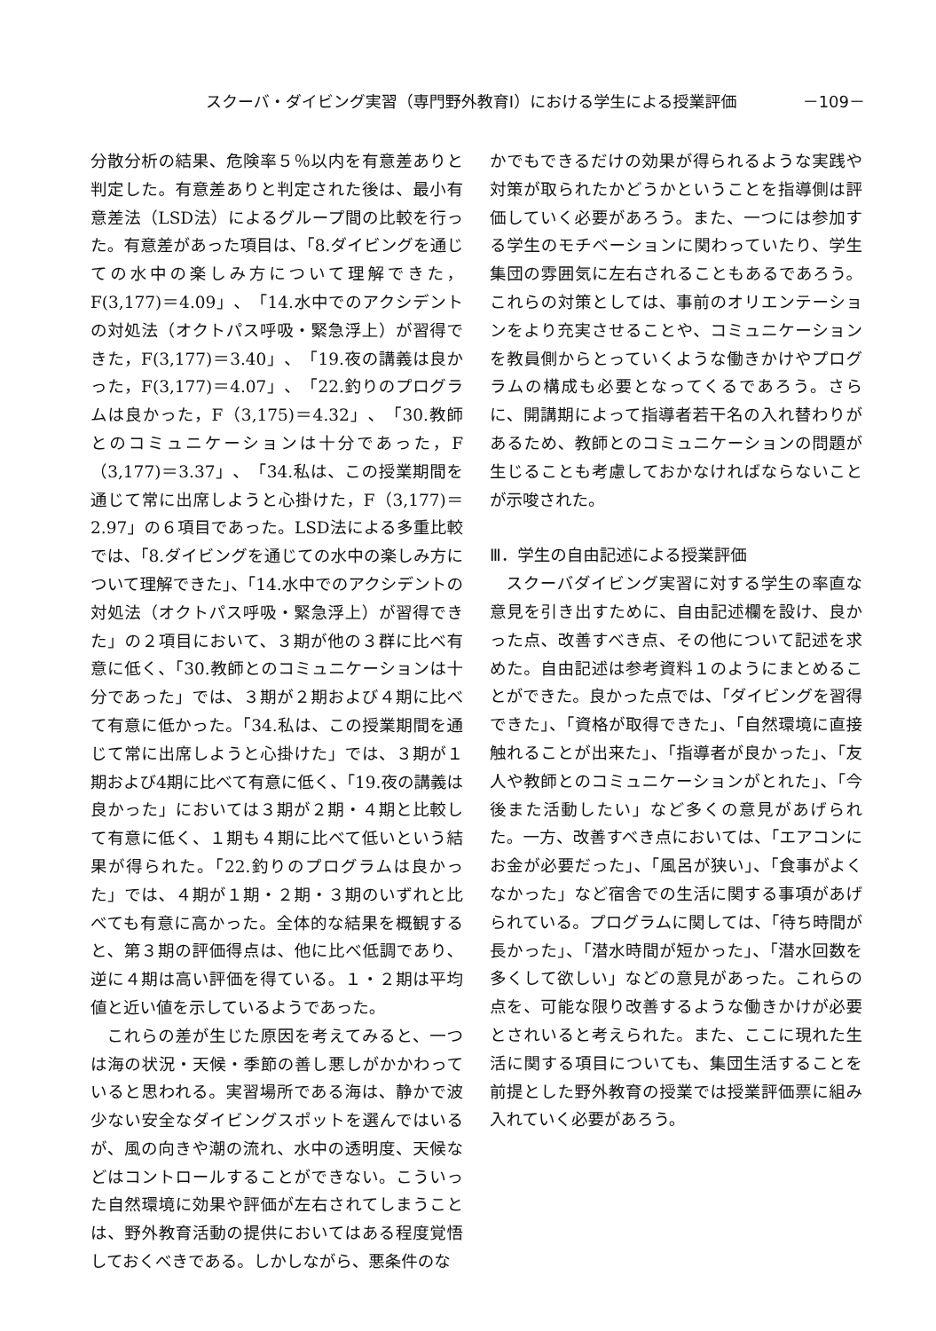スクーバ・ダイビング実習（専門野外教育Ⅰ）における学生による授業評価 －109－
分散分析の結果、危険率５％以内を有意差ありと判定した。有意差ありと判定された後は、最小有意差法（LSD法）によるグループ間の比較を行った。有意差があった項目は、「8.ダイビングを通じての水中の楽しみ方について理解できた，F(3,177)＝4.09」、「14.水中でのアクシデントの対処法（オクトパス呼吸・緊急浮上）が習得できた，F(3,177)＝3.40」、「19.夜の講義は良かった，F(3,177)＝4.07」、「22.釣りのプログラムは良かった，F（3,175)＝4.32」、「30.教師とのコミュニケーションは十分であった，F（3,177)＝3.37」、「34.私は、この授業期間を通じて常に出席しようと心掛けた，F（3,177)＝2.97」の６項目であった。LSD法による多重比較では、「8.ダイビングを通じての水中の楽しみ方について理解できた」、「14.水中でのアクシデントの対処法（オクトパス呼吸・緊急浮上）が習得できた」の２項目において、３期が他の３群に比べ有意に低く、「30.教師とのコミュニケーションは十分であった」では、３期が２期および４期に比べて有意に低かった。「34.私は、この授業期間を通じて常に出席しようと心掛けた」では、３期が１期および4期に比べて有意に低く、「19.夜の講義は良かった」においては３期が２期・４期と比較して有意に低く、１期も４期に比べて低いという結果が得られた。「22.釣りのプログラムは良かった」では、４期が１期・２期・３期のいずれと比べても有意に高かった。全体的な結果を概観すると、第３期の評価得点は、他に比べ低調であり、逆に４期は高い評価を得ている。１・２期は平均値と近い値を示しているようであった。
これらの差が生じた原因を考えてみると、一つは海の状況・天候・季節の善し悪しがかかわっていると思われる。実習場所である海は、静かで波少ない安全なダイビングスポットを選んではいるが、風の向きや潮の流れ、水中の透明度、天候などはコントロールすることができない。こういった自然環境に効果や評価が左右されてしまうことは、野外教育活動の提供においてはある程度覚悟しておくべきである。しかしながら、悪条件のな
かでもできるだけの効果が得られるような実践や対策が取られたかどうかということを指導側は評価していく必要があろう。また、一つには参加する学生のモチベーションに関わっていたり、学生集団の雰囲気に左右されることもあるであろう。これらの対策としては、事前のオリエンテーションをより充実させることや、コミュニケーションを教員側からとっていくような働きかけやプログラムの構成も必要となってくるであろう。さらに、開講期によって指導者若干名の入れ替わりがあるため、教師とのコミュニケーションの問題が生じることも考慮しておかなければならないことが示唆された。
Ⅲ．学生の自由記述による授業評価
スクーバダイビング実習に対する学生の率直な意見を引き出すために、自由記述欄を設け、良かった点、改善すべき点、その他について記述を求めた。自由記述は参考資料１のようにまとめることができた。良かった点では、「ダイビングを習得できた」、「資格が取得できた」、「自然環境に直接触れることが出来た」、「指導者が良かった」、「友人や教師とのコミュニケーションがとれた」、「今後また活動したい」など多くの意見があげられた。一方、改善すべき点においては、「エアコンにお金が必要だった」、「風呂が狭い」、「食事がよくなかった」など宿舎での生活に関する事項があげられている。プログラムに関しては、「待ち時間が長かった」、「潜水時間が短かった」、「潜水回数を多くして欲しい」などの意見があった。これらの点を、可能な限り改善するような働きかけが必要とされいると考えられた。また、ここに現れた生活に関する項目についても、集団生活することを前提とした野外教育の授業では授業評価票に組み入れていく必要があろう。